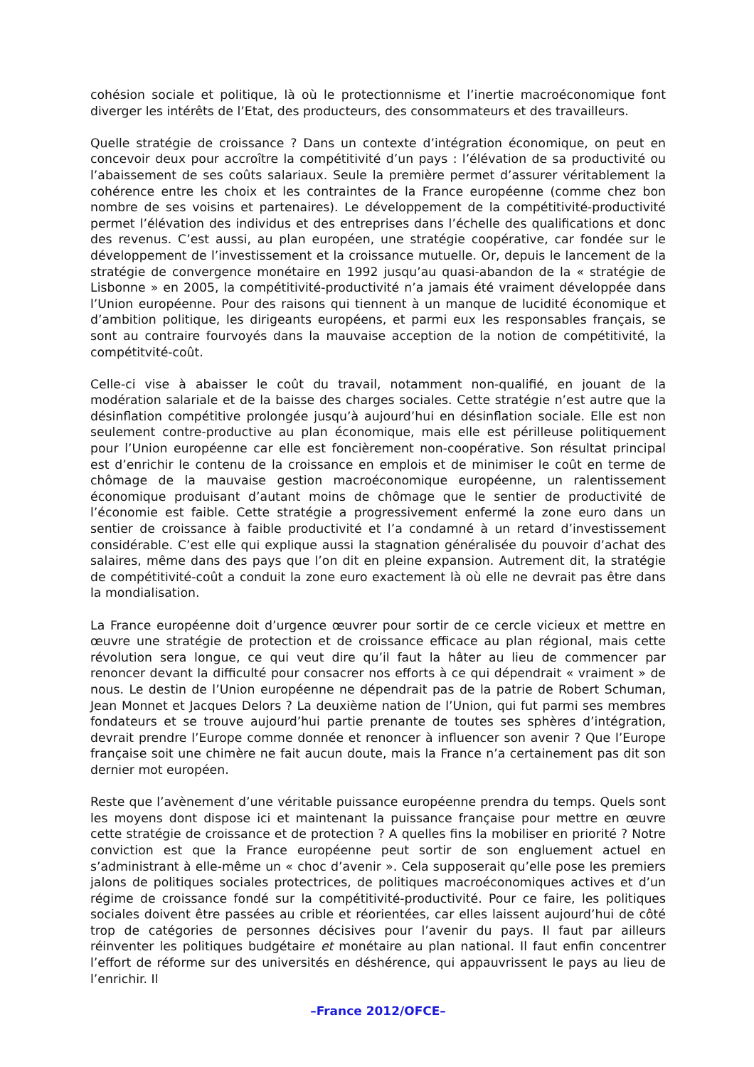cohésion sociale et politique, là où le protectionnisme et l’inertie macroéconomique font diverger les intérêts de l’Etat, des producteurs, des consommateurs et des travailleurs.
Quelle stratégie de croissance ? Dans un contexte d’intégration économique, on peut en concevoir deux pour accroître la compétitivité d’un pays : l’élévation de sa productivité ou l’abaissement de ses coûts salariaux. Seule la première permet d’assurer véritablement la cohérence entre les choix et les contraintes de la France européenne (comme chez bon nombre de ses voisins et partenaires). Le développement de la compétitivité-productivité permet l’élévation des individus et des entreprises dans l’échelle des qualifications et donc des revenus. C’est aussi, au plan européen, une stratégie coopérative, car fondée sur le développement de l’investissement et la croissance mutuelle. Or, depuis le lancement de la stratégie de convergence monétaire en 1992 jusqu’au quasi-abandon de la « stratégie de Lisbonne » en 2005, la compétitivité-productivité n’a jamais été vraiment développée dans l’Union européenne. Pour des raisons qui tiennent à un manque de lucidité économique et d’ambition politique, les dirigeants européens, et parmi eux les responsables français, se sont au contraire fourvoyés dans la mauvaise acception de la notion de compétitivité, la compétitvité-coût.
Celle-ci vise à abaisser le coût du travail, notamment non-qualifié, en jouant de la modération salariale et de la baisse des charges sociales. Cette stratégie n’est autre que la désinflation compétitive prolongée jusqu’à aujourd’hui en désinflation sociale. Elle est non seulement contre-productive au plan économique, mais elle est périlleuse politiquement pour l’Union européenne car elle est foncièrement non-coopérative. Son résultat principal est d’enrichir le contenu de la croissance en emplois et de minimiser le coût en terme de chômage de la mauvaise gestion macroéconomique européenne, un ralentissement économique produisant d’autant moins de chômage que le sentier de productivité de l’économie est faible. Cette stratégie a progressivement enfermé la zone euro dans un sentier de croissance à faible productivité et l’a condamné à un retard d’investissement considérable. C’est elle qui explique aussi la stagnation généralisée du pouvoir d’achat des salaires, même dans des pays que l’on dit en pleine expansion. Autrement dit, la stratégie de compétitivité-coût a conduit la zone euro exactement là où elle ne devrait pas être dans la mondialisation.
La France européenne doit d’urgence œuvrer pour sortir de ce cercle vicieux et mettre en œuvre une stratégie de protection et de croissance efficace au plan régional, mais cette révolution sera longue, ce qui veut dire qu’il faut la hâter au lieu de commencer par renoncer devant la difficulté pour consacrer nos efforts à ce qui dépendrait « vraiment » de nous. Le destin de l’Union européenne ne dépendrait pas de la patrie de Robert Schuman, Jean Monnet et Jacques Delors ? La deuxième nation de l’Union, qui fut parmi ses membres fondateurs et se trouve aujourd’hui partie prenante de toutes ses sphères d’intégration, devrait prendre l’Europe comme donnée et renoncer à influencer son avenir ? Que l’Europe française soit une chimère ne fait aucun doute, mais la France n’a certainement pas dit son dernier mot européen.
Reste que l’avènement d’une véritable puissance européenne prendra du temps. Quels sont les moyens dont dispose ici et maintenant la puissance française pour mettre en œuvre cette stratégie de croissance et de protection ? A quelles fins la mobiliser en priorité ? Notre conviction est que la France européenne peut sortir de son engluement actuel en s’administrant à elle-même un « choc d’avenir ». Cela supposerait qu’elle pose les premiers jalons de politiques sociales protectrices, de politiques macroéconomiques actives et d’un régime de croissance fondé sur la compétitivité-productivité. Pour ce faire, les politiques sociales doivent être passées au crible et réorientées, car elles laissent aujourd’hui de côté trop de catégories de personnes décisives pour l’avenir du pays. Il faut par ailleurs réinventer les politiques budgétaire et monétaire au plan national. Il faut enfin concentrer l’effort de réforme sur des universités en déshérence, qui appauvrissent le pays au lieu de l’enrichir. Il
–France 2012/OFCE–